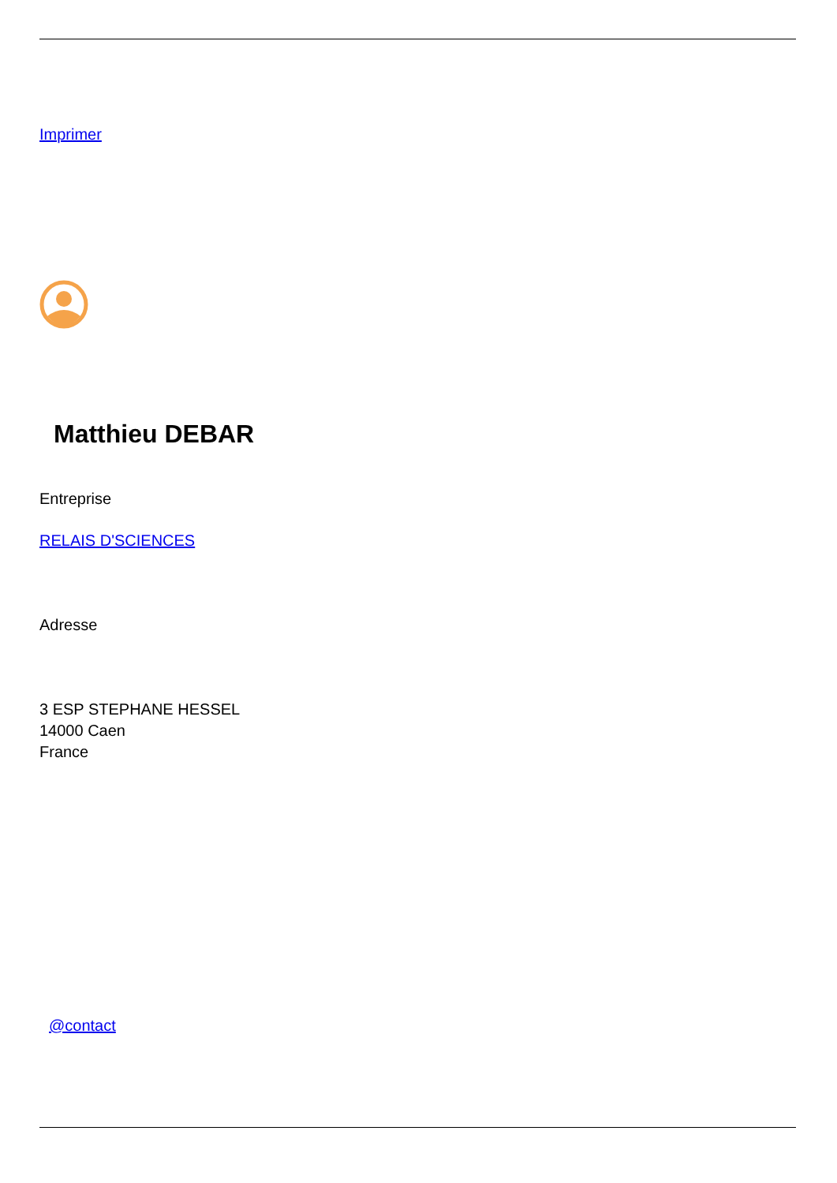Imprimer
Matthieu DEBAR
Entreprise
RELAIS D'SCIENCES
Adresse
3 ESP STEPHANE HESSEL
14000 Caen
France
@contact